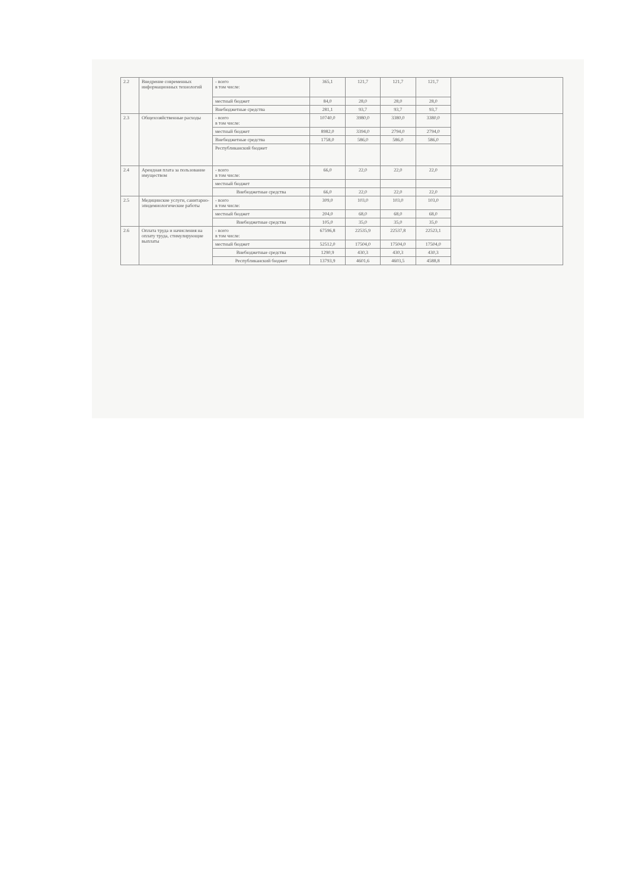| 2.2 | Внедрение современных информационных технологий | - всего в том числе: | 365,1 | 121,7 | 121,7 | 121,7 | |
| | | местный бюджет | 84,0 | 28,0 | 28,0 | 28,0 | |
| | | Внебюджетные средства | 281,1 | 93,7 | 93,7 | 93,7 | |
| 2.3 | Общехозяйственные расходы | - всего в том числе: | 10740,0 | 3980,0 | 3380,0 | 3380,0 | |
| | | местный бюджет | 8982,0 | 3394,0 | 2794,0 | 2794,0 | |
| | | Внебюджетные средства | 1758,0 | 586,0 | 586,0 | 586,0 | |
| | | Республиканский бюджет | | | | | |
| 2.4 | Арендная плата за пользование имуществом | - всего в том числе: | 66,0 | 22,0 | 22,0 | 22,0 | |
| | | местный бюджет | | | | | |
| | | Внебюджетные средства | 66,0 | 22,0 | 22,0 | 22,0 | |
| 2.5 | Медицинские услуги, санитарно-эпидемиологические работы | - всего в том числе: | 309,0 | 103,0 | 103,0 | 103,0 | |
| | | местный бюджет | 204,0 | 68,0 | 68,0 | 68,0 | |
| | | Внебюджетные средства | 105,0 | 35,0 | 35,0 | 35,0 | |
| 2.6 | Оплата труда и начисления на оплату труда, стимулирующие выплаты | - всего в том числе: | 67596,8 | 22535,9 | 22537,8 | 22523,1 | |
| | | местный бюджет | 52512,0 | 17504,0 | 17504,0 | 17504,0 | |
| | | Внебюджетные средства | 1290,9 | 430,3 | 430,3 | 430,3 | |
| | | Республиканский бюджет | 13793,9 | 4601,6 | 4603,5 | 4588,8 | |